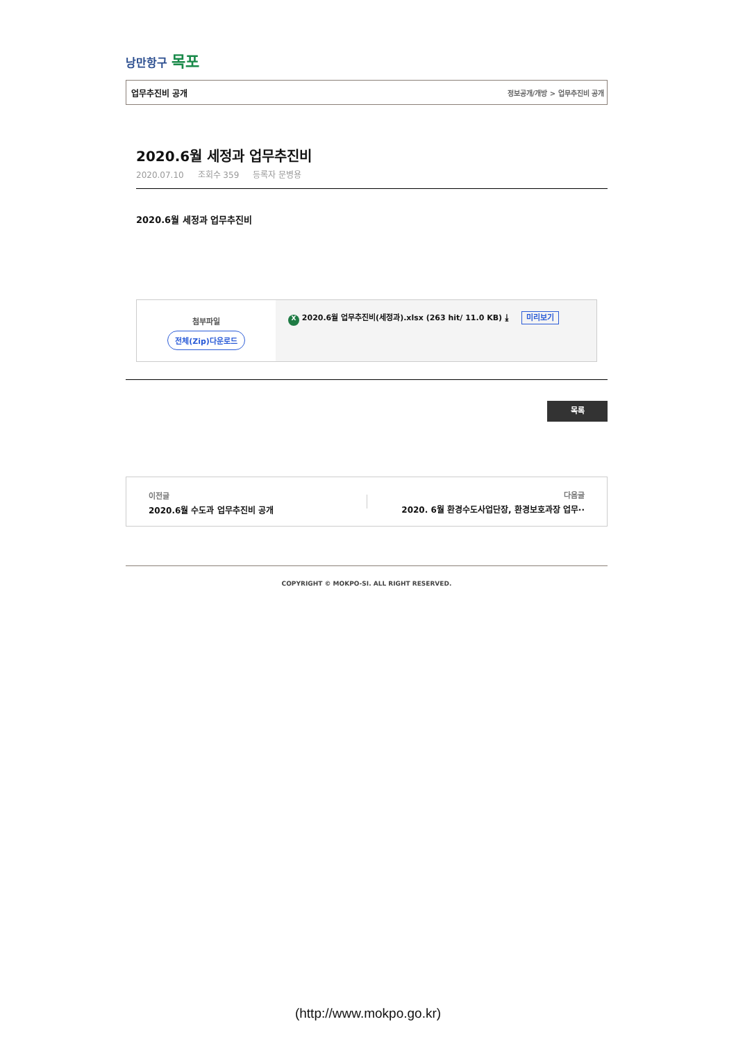낭만항구 목포
업무추진비 공개 정보공개/개방 > 업무추진비 공개
2020.6월 세정과 업무추진비
2020.07.10 조회수 359 등록자 문병용
2020.6월 세정과 업무추진비
첨부파일
전체(Zip)다운로드
X 2020.6월 업무추진비(세정과).xlsx (263 hit/ 11.0 KB) ⤓ 미리보기
목록
이전글
2020.6월 수도과 업무추진비 공개
다음글
2020. 6월 환경수도사업단장, 환경보호과장 업무··
COPYRIGHT © MOKPO-SI. ALL RIGHT RESERVED.
(http://www.mokpo.go.kr)